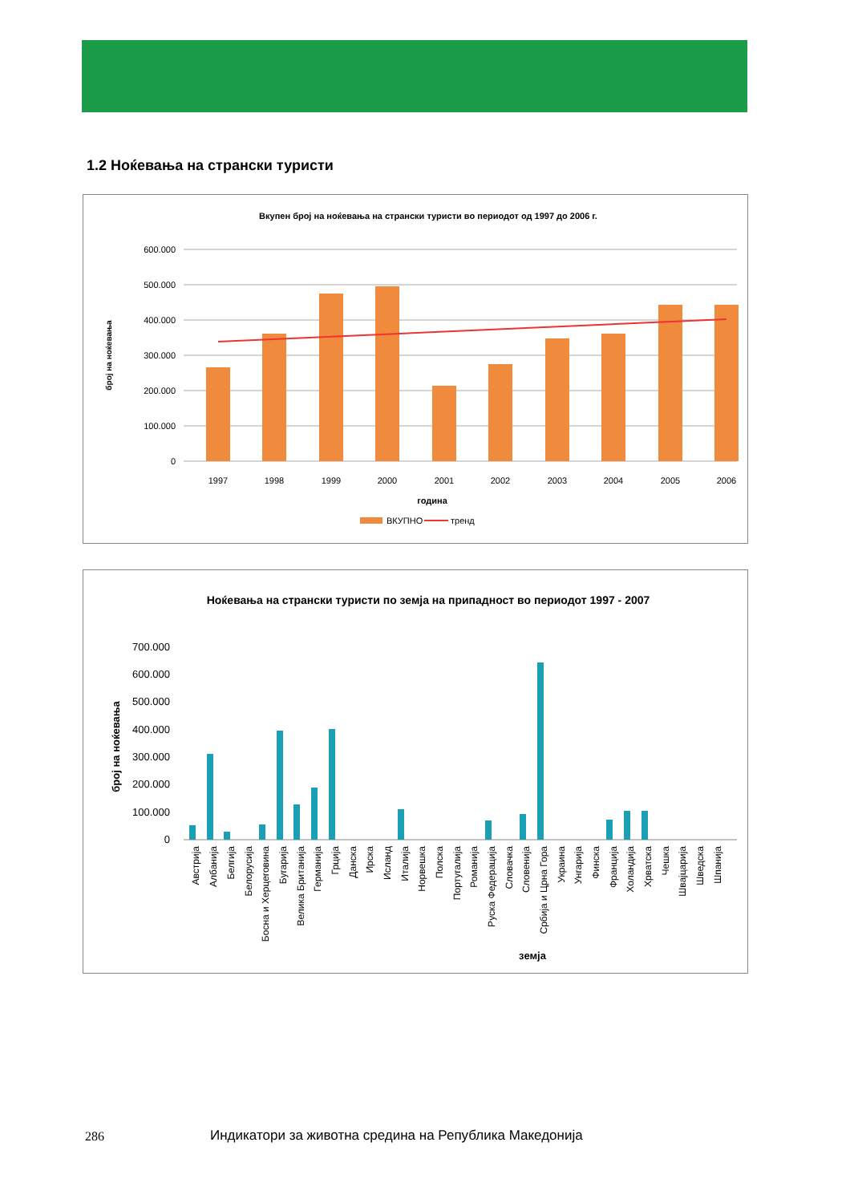1.2 Ноќевања на странски туристи
Вкупен број на ноќевања на странски туристи во периодот од 1997 до 2006 г.
600.000
500.000
400.000
300.000
200.000
100.000
0
1997
1998
1999
2000
2001
2002
2003
2004
2005
2006
година
број на ноќевања
ВКУПНО
тренд
Ноќевања на странски туристи по земја на припадност во периодот 1997 - 2007
700.000
600.000
500.000
400.000
300.000
200.000
100.000
0
број на ноќевања
земја
Австрија
Албанија
Белгија
Белорусија
Босна и Херцеговина
Бугарија
Велика Британија
Германија
Грција
Данска
Ирска
Исланд
Италија
Норвешка
Полска
Португалија
Романија
Руска Федерација
Словачка
Словенија
Србија и Црна Гора
Украина
Унгарија
Финска
Франција
Холандија
Хрватска
Чешка
Швајцарија
Шведска
Шпанија
286
Индикатори за животна средина на Република Македонија